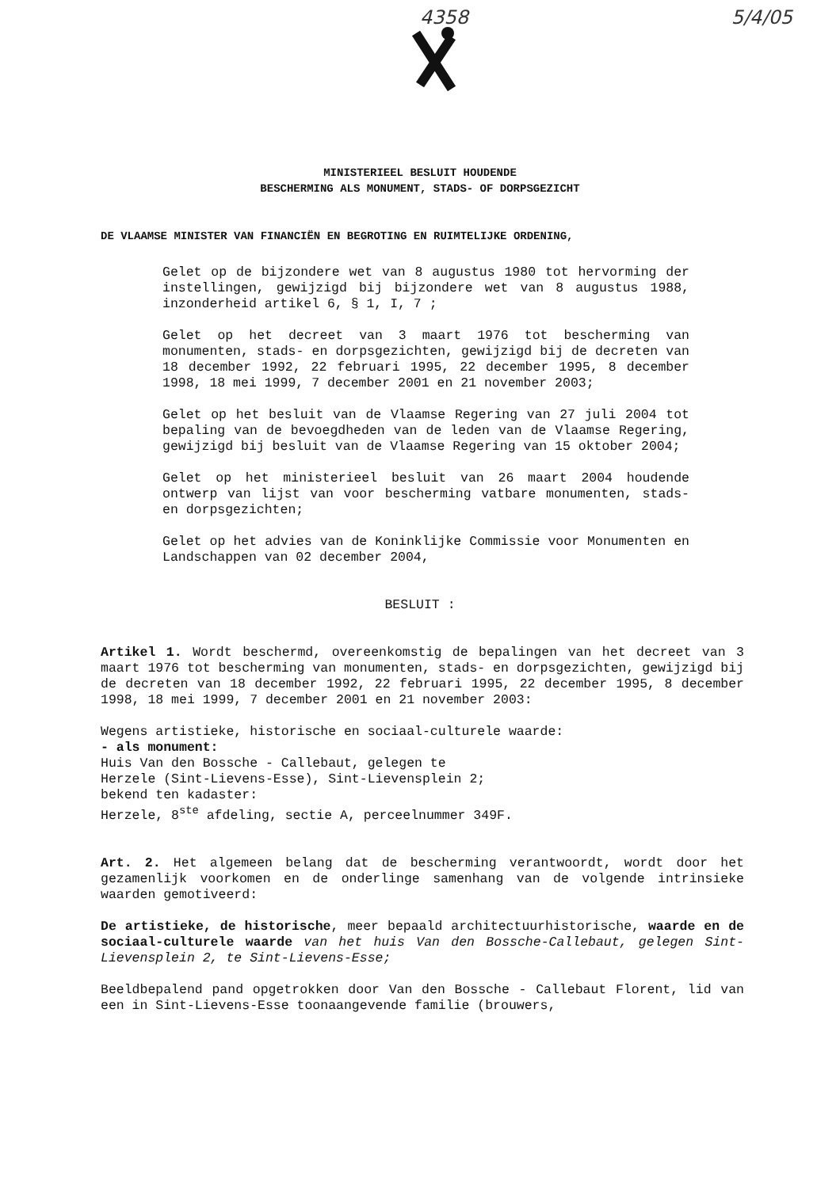4358 5/4/05
MINISTERIEEL BESLUIT HOUDENDE
BESCHERMING ALS MONUMENT, STADS- OF DORPSGEZICHT
DE VLAAMSE MINISTER VAN FINANCIËN EN BEGROTING EN RUIMTELIJKE ORDENING,
Gelet op de bijzondere wet van 8 augustus 1980 tot hervorming der instellingen, gewijzigd bij bijzondere wet van 8 augustus 1988, inzonderheid artikel 6, § 1, I, 7 ;
Gelet op het decreet van 3 maart 1976 tot bescherming van monumenten, stads- en dorpsgezichten, gewijzigd bij de decreten van 18 december 1992, 22 februari 1995, 22 december 1995, 8 december 1998, 18 mei 1999, 7 december 2001 en 21 november 2003;
Gelet op het besluit van de Vlaamse Regering van 27 juli 2004 tot bepaling van de bevoegdheden van de leden van de Vlaamse Regering, gewijzigd bij besluit van de Vlaamse Regering van 15 oktober 2004;
Gelet op het ministerieel besluit van 26 maart 2004 houdende ontwerp van lijst van voor bescherming vatbare monumenten, stads- en dorpsgezichten;
Gelet op het advies van de Koninklijke Commissie voor Monumenten en Landschappen van 02 december 2004,
BESLUIT :
Artikel 1. Wordt beschermd, overeenkomstig de bepalingen van het decreet van 3 maart 1976 tot bescherming van monumenten, stads- en dorpsgezichten, gewijzigd bij de decreten van 18 december 1992, 22 februari 1995, 22 december 1995, 8 december 1998, 18 mei 1999, 7 december 2001 en 21 november 2003:
Wegens artistieke, historische en sociaal-culturele waarde:
- als monument:
Huis Van den Bossche - Callebaut, gelegen te
Herzele (Sint-Lievens-Esse), Sint-Lievensplein 2;
bekend ten kadaster:
Herzele, 8<sup>ste</sup> afdeling, sectie A, perceelnummer 349F.
Art. 2. Het algemeen belang dat de bescherming verantwoordt, wordt door het gezamenlijk voorkomen en de onderlinge samenhang van de volgende intrinsieke waarden gemotiveerd:
De artistieke, de historische, meer bepaald architectuurhistorische, waarde en de sociaal-culturele waarde van het huis Van den Bossche-Callebaut, gelegen Sint-Lievensplein 2, te Sint-Lievens-Esse;
Beeldbepalend pand opgetrokken door Van den Bossche - Callebaut Florent, lid van een in Sint-Lievens-Esse toonaangevende familie (brouwers,